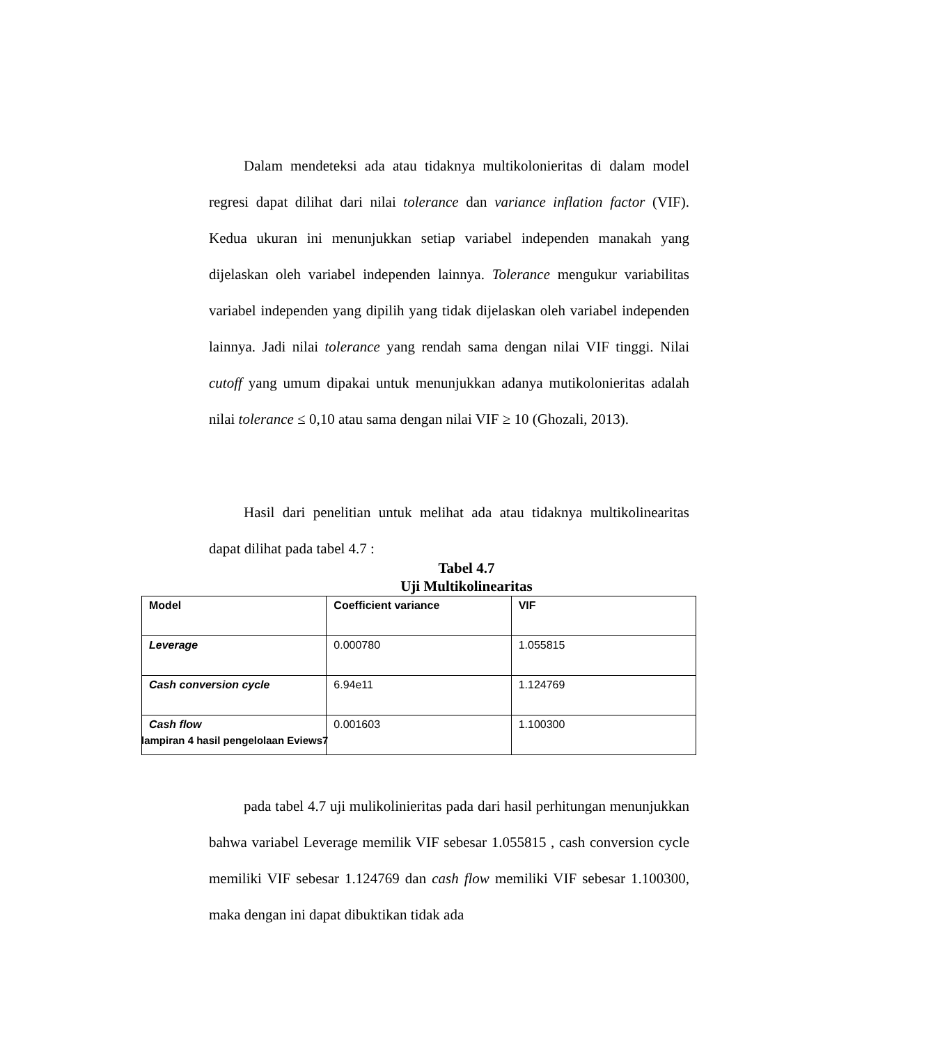Dalam mendeteksi ada atau tidaknya multikolonieritas di dalam model regresi dapat dilihat dari nilai tolerance dan variance inflation factor (VIF). Kedua ukuran ini menunjukkan setiap variabel independen manakah yang dijelaskan oleh variabel independen lainnya. Tolerance mengukur variabilitas variabel independen yang dipilih yang tidak dijelaskan oleh variabel independen lainnya. Jadi nilai tolerance yang rendah sama dengan nilai VIF tinggi. Nilai cutoff yang umum dipakai untuk menunjukkan adanya mutikolonieritas adalah nilai tolerance ≤ 0,10 atau sama dengan nilai VIF ≥ 10 (Ghozali, 2013).
Hasil dari penelitian untuk melihat ada atau tidaknya multikolinearitas dapat dilihat pada tabel 4.7 :
Tabel 4.7
Uji Multikolinearitas
| Model | Coefficient variance | VIF |
| --- | --- | --- |
| Leverage | 0.000780 | 1.055815 |
| Cash conversion cycle | 6.94e11 | 1.124769 |
| Cash flow | 0.001603 | 1.100300 |
lampiran 4 hasil pengelolaan Eviews7
pada tabel 4.7 uji mulikolinieritas pada dari hasil perhitungan menunjukkan bahwa variabel Leverage memilik VIF sebesar 1.055815 , cash conversion cycle memiliki VIF sebesar 1.124769 dan cash flow memiliki VIF sebesar 1.100300, maka dengan ini dapat dibuktikan tidak ada